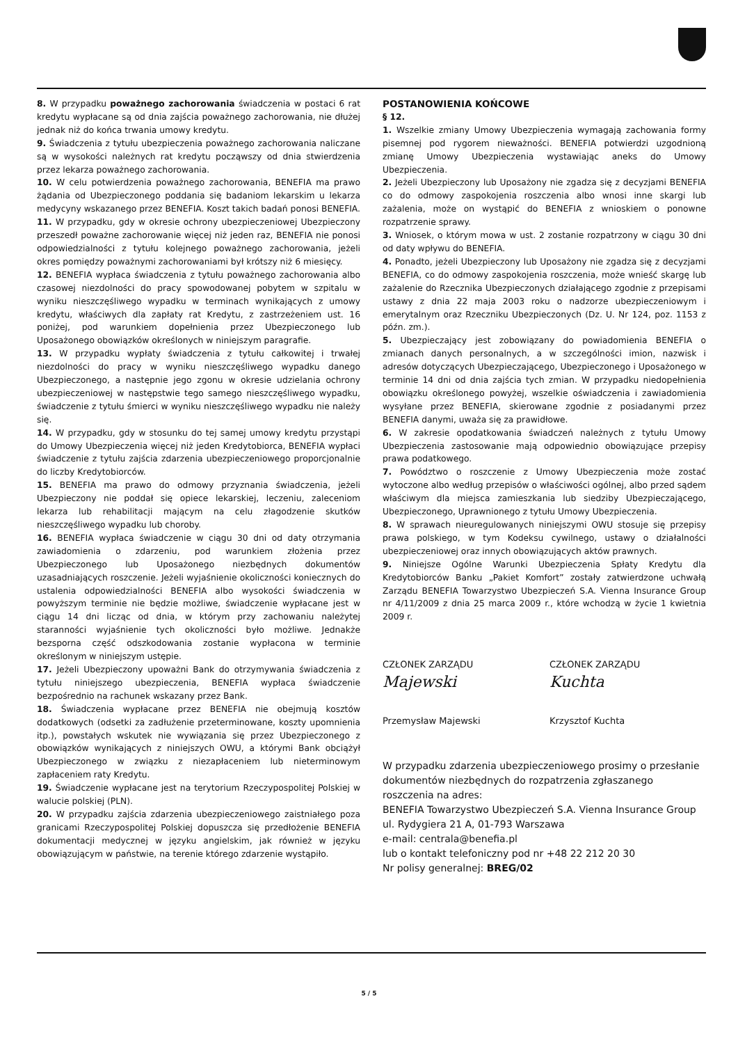8. W przypadku poważnego zachorowania świadczenia w postaci 6 rat kredytu wypłacane są od dnia zajścia poważnego zachorowania, nie dłużej jednak niż do końca trwania umowy kredytu.
9. Świadczenia z tytułu ubezpieczenia poważnego zachorowania naliczane są w wysokości należnych rat kredytu począwszy od dnia stwierdzenia przez lekarza poważnego zachorowania.
10. W celu potwierdzenia poważnego zachorowania, BENEFIA ma prawo żądania od Ubezpieczonego poddania się badaniom lekarskim u lekarza medycyny wskazanego przez BENEFIA. Koszt takich badań ponosi BENEFIA.
11. W przypadku, gdy w okresie ochrony ubezpieczeniowej Ubezpieczony przeszedł poważne zachorowanie więcej niż jeden raz, BENEFIA nie ponosi odpowiedzialności z tytułu kolejnego poważnego zachorowania, jeżeli okres pomiędzy poważnymi zachorowaniami był krótszy niż 6 miesięcy.
12. BENEFIA wypłaca świadczenia z tytułu poważnego zachorowania albo czasowej niezdolności do pracy spowodowanej pobytem w szpitalu w wyniku nieszczęśliwego wypadku w terminach wynikających z umowy kredytu, właściwych dla zapłaty rat Kredytu, z zastrzeżeniem ust. 16 poniżej, pod warunkiem dopełnienia przez Ubezpieczonego lub Uposażonego obowiązków określonych w niniejszym paragrafie.
13. W przypadku wypłaty świadczenia z tytułu całkowitej i trwałej niezdolności do pracy w wyniku nieszczęśliwego wypadku danego Ubezpieczonego, a następnie jego zgonu w okresie udzielania ochrony ubezpieczeniowej w następstwie tego samego nieszczęśliwego wypadku, świadczenie z tytułu śmierci w wyniku nieszczęśliwego wypadku nie należy się.
14. W przypadku, gdy w stosunku do tej samej umowy kredytu przystąpi do Umowy Ubezpieczenia więcej niż jeden Kredytobiorca, BENEFIA wypłaci świadczenie z tytułu zajścia zdarzenia ubezpieczeniowego proporcjonalnie do liczby Kredytobiorców.
15. BENEFIA ma prawo do odmowy przyznania świadczenia, jeżeli Ubezpieczony nie poddał się opiece lekarskiej, leczeniu, zaleceniom lekarza lub rehabilitacji mającym na celu złagodzenie skutków nieszczęśliwego wypadku lub choroby.
16. BENEFIA wypłaca świadczenie w ciągu 30 dni od daty otrzymania zawiadomienia o zdarzeniu, pod warunkiem złożenia przez Ubezpieczonego lub Uposażonego niezbędnych dokumentów uzasadniających roszczenie. Jeżeli wyjaśnienie okoliczności koniecznych do ustalenia odpowiedzialności BENEFIA albo wysokości świadczenia w powyższym terminie nie będzie możliwe, świadczenie wypłacane jest w ciągu 14 dni licząc od dnia, w którym przy zachowaniu należytej staranności wyjaśnienie tych okoliczności było możliwe. Jednakże bezsporna część odszkodowania zostanie wypłacona w terminie określonym w niniejszym ustępie.
17. Jeżeli Ubezpieczony upoważni Bank do otrzymywania świadczenia z tytułu niniejszego ubezpieczenia, BENEFIA wypłaca świadczenie bezpośrednio na rachunek wskazany przez Bank.
18. Świadczenia wypłacane przez BENEFIA nie obejmują kosztów dodatkowych (odsetki za zadłużenie przeterminowane, koszty upomnienia itp.), powstałych wskutek nie wywiązania się przez Ubezpieczonego z obowiązków wynikających z niniejszych OWU, a którymi Bank obciążył Ubezpieczonego w związku z niezapłaceniem lub nieterminowym zapłaceniem raty Kredytu.
19. Świadczenie wypłacane jest na terytorium Rzeczypospolitej Polskiej w walucie polskiej (PLN).
20. W przypadku zajścia zdarzenia ubezpieczeniowego zaistniałego poza granicami Rzeczypospolitej Polskiej dopuszcza się przedłożenie BENEFIA dokumentacji medycznej w języku angielskim, jak również w języku obowiązującym w państwie, na terenie którego zdarzenie wystąpiło.
POSTANOWIENIA KOŃCOWE
§ 12.
1. Wszelkie zmiany Umowy Ubezpieczenia wymagają zachowania formy pisemnej pod rygorem nieważności. BENEFIA potwierdzi uzgodnioną zmianę Umowy Ubezpieczenia wystawiając aneks do Umowy Ubezpieczenia.
2. Jeżeli Ubezpieczony lub Uposażony nie zgadza się z decyzjami BENEFIA co do odmowy zaspokojenia roszczenia albo wnosi inne skargi lub zażalenia, może on wystąpić do BENEFIA z wnioskiem o ponowne rozpatrzenie sprawy.
3. Wniosek, o którym mowa w ust. 2 zostanie rozpatrzony w ciągu 30 dni od daty wpływu do BENEFIA.
4. Ponadto, jeżeli Ubezpieczony lub Uposażony nie zgadza się z decyzjami BENEFIA, co do odmowy zaspokojenia roszczenia, może wnieść skargę lub zażalenie do Rzecznika Ubezpieczonych działającego zgodnie z przepisami ustawy z dnia 22 maja 2003 roku o nadzorze ubezpieczeniowym i emerytalnym oraz Rzeczniku Ubezpieczonych (Dz. U. Nr 124, poz. 1153 z późn. zm.).
5. Ubezpieczający jest zobowiązany do powiadomienia BENEFIA o zmianach danych personalnych, a w szczególności imion, nazwisk i adresów dotyczących Ubezpieczającego, Ubezpieczonego i Uposażonego w terminie 14 dni od dnia zajścia tych zmian. W przypadku niedopełnienia obowiązku określonego powyżej, wszelkie oświadczenia i zawiadomienia wysyłane przez BENEFIA, skierowane zgodnie z posiadanymi przez BENEFIA danymi, uważa się za prawidłowe.
6. W zakresie opodatkowania świadczeń należnych z tytułu Umowy Ubezpieczenia zastosowanie mają odpowiednio obowiązujące przepisy prawa podatkowego.
7. Powództwo o roszczenie z Umowy Ubezpieczenia może zostać wytoczone albo według przepisów o właściwości ogólnej, albo przed sądem właściwym dla miejsca zamieszkania lub siedziby Ubezpieczającego, Ubezpieczonego, Uprawnionego z tytułu Umowy Ubezpieczenia.
8. W sprawach nieuregulowanych niniejszymi OWU stosuje się przepisy prawa polskiego, w tym Kodeksu cywilnego, ustawy o działalności ubezpieczeniowej oraz innych obowiązujących aktów prawnych.
9. Niniejsze Ogólne Warunki Ubezpieczenia Spłaty Kredytu dla Kredytobiorców Banku „Pakiet Komfort” zostały zatwierdzone uchwałą Zarządu BENEFIA Towarzystwo Ubezpieczeń S.A. Vienna Insurance Group nr 4/11/2009 z dnia 25 marca 2009 r., które wchodzą w życie 1 kwietnia 2009 r.
CZŁONEK ZARZĄDU
Majewski
Przemysław Majewski
CZŁONEK ZARZĄDU
Kuchta
Krzysztof Kuchta
W przypadku zdarzenia ubezpieczeniowego prosimy o przesłanie dokumentów niezbędnych do rozpatrzenia zgłaszanego roszczenia na adres:
BENEFIA Towarzystwo Ubezpieczeń S.A. Vienna Insurance Group
ul. Rydygiera 21 A, 01-793 Warszawa
e-mail: centrala@benefia.pl
lub o kontakt telefoniczny pod nr +48 22 212 20 30
Nr polisy generalnej: BREG/02
5 / 5